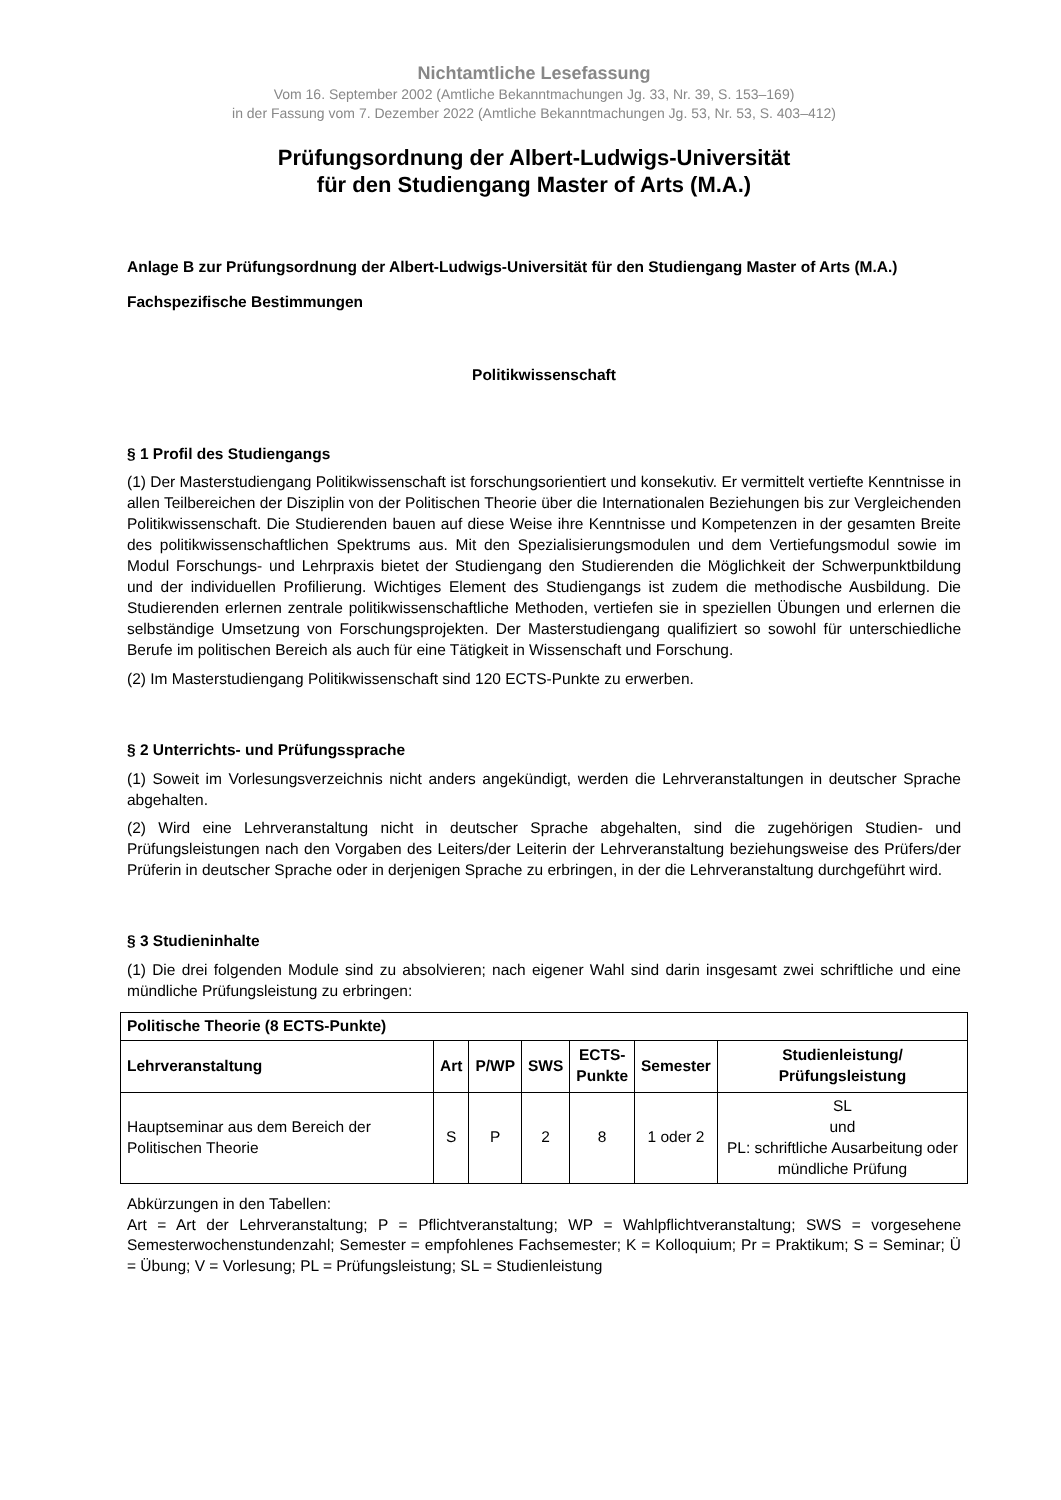Nichtamtliche Lesefassung
Vom 16. September 2002 (Amtliche Bekanntmachungen Jg. 33, Nr. 39, S. 153–169)
in der Fassung vom 7. Dezember 2022 (Amtliche Bekanntmachungen Jg. 53, Nr. 53, S. 403–412)
Prüfungsordnung der Albert-Ludwigs-Universität
für den Studiengang Master of Arts (M.A.)
Anlage B zur Prüfungsordnung der Albert-Ludwigs-Universität für den Studiengang Master of Arts (M.A.)
Fachspezifische Bestimmungen
Politikwissenschaft
§ 1 Profil des Studiengangs
(1) Der Masterstudiengang Politikwissenschaft ist forschungsorientiert und konsekutiv. Er vermittelt vertiefte Kenntnisse in allen Teilbereichen der Disziplin von der Politischen Theorie über die Internationalen Beziehungen bis zur Vergleichenden Politikwissenschaft. Die Studierenden bauen auf diese Weise ihre Kenntnisse und Kompetenzen in der gesamten Breite des politikwissenschaftlichen Spektrums aus. Mit den Spezialisierungsmodulen und dem Vertiefungsmodul sowie im Modul Forschungs- und Lehrpraxis bietet der Studiengang den Studierenden die Möglichkeit der Schwerpunktbildung und der individuellen Profilierung. Wichtiges Element des Studiengangs ist zudem die methodische Ausbildung. Die Studierenden erlernen zentrale politikwissenschaftliche Methoden, vertiefen sie in speziellen Übungen und erlernen die selbständige Umsetzung von Forschungsprojekten. Der Masterstudiengang qualifiziert so sowohl für unterschiedliche Berufe im politischen Bereich als auch für eine Tätigkeit in Wissenschaft und Forschung.
(2) Im Masterstudiengang Politikwissenschaft sind 120 ECTS-Punkte zu erwerben.
§ 2 Unterrichts- und Prüfungssprache
(1) Soweit im Vorlesungsverzeichnis nicht anders angekündigt, werden die Lehrveranstaltungen in deutscher Sprache abgehalten.
(2) Wird eine Lehrveranstaltung nicht in deutscher Sprache abgehalten, sind die zugehörigen Studien- und Prüfungsleistungen nach den Vorgaben des Leiters/der Leiterin der Lehrveranstaltung beziehungsweise des Prüfers/der Prüferin in deutscher Sprache oder in derjenigen Sprache zu erbringen, in der die Lehrveranstaltung durchgeführt wird.
§ 3 Studieninhalte
(1) Die drei folgenden Module sind zu absolvieren; nach eigener Wahl sind darin insgesamt zwei schriftliche und eine mündliche Prüfungsleistung zu erbringen:
| Politische Theorie (8 ECTS-Punkte) | | | | | | |
| --- | --- | --- | --- | --- | --- | --- |
| Lehrveranstaltung | Art | P/WP | SWS | ECTS- Punkte | Semester | Studienleistung/ Prüfungsleistung |
| Hauptseminar aus dem Bereich der Politischen Theorie | S | P | 2 | 8 | 1 oder 2 | SL und PL: schriftliche Ausarbeitung oder mündliche Prüfung |
Abkürzungen in den Tabellen:
Art = Art der Lehrveranstaltung; P = Pflichtveranstaltung; WP = Wahlpflichtveranstaltung; SWS = vorgesehene Semesterwochenstundenzahl; Semester = empfohlenes Fachsemester; K = Kolloquium; Pr = Praktikum; S = Seminar; Ü = Übung; V = Vorlesung; PL = Prüfungsleistung; SL = Studienleistung